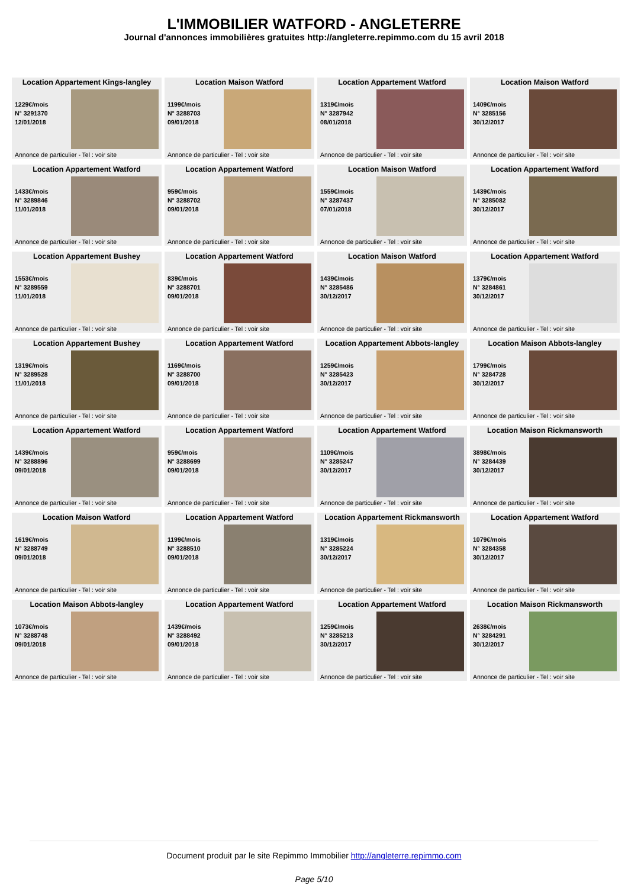L'IMMOBILIER WATFORD - ANGLETERRE
Journal d'annonces immobilières gratuites http://angleterre.repimmo.com du 15 avril 2018
Location Appartement Kings-langley
1229€/mois
N° 3291370
12/01/2018
Annonce de particulier - Tel : voir site
Location Maison Watford
1199€/mois
N° 3288703
09/01/2018
Annonce de particulier - Tel : voir site
Location Appartement Watford
1319€/mois
N° 3287942
08/01/2018
Annonce de particulier - Tel : voir site
Location Maison Watford
1409€/mois
N° 3285156
30/12/2017
Annonce de particulier - Tel : voir site
Location Appartement Watford
1433€/mois
N° 3289846
11/01/2018
Annonce de particulier - Tel : voir site
Location Appartement Watford
959€/mois
N° 3288702
09/01/2018
Annonce de particulier - Tel : voir site
Location Maison Watford
1559€/mois
N° 3287437
07/01/2018
Annonce de particulier - Tel : voir site
Location Appartement Watford
1439€/mois
N° 3285082
30/12/2017
Annonce de particulier - Tel : voir site
Location Appartement Bushey
1553€/mois
N° 3289559
11/01/2018
Annonce de particulier - Tel : voir site
Location Appartement Watford
839€/mois
N° 3288701
09/01/2018
Annonce de particulier - Tel : voir site
Location Maison Watford
1439€/mois
N° 3285486
30/12/2017
Annonce de particulier - Tel : voir site
Location Appartement Watford
1379€/mois
N° 3284861
30/12/2017
Annonce de particulier - Tel : voir site
Location Appartement Bushey
1319€/mois
N° 3289528
11/01/2018
Annonce de particulier - Tel : voir site
Location Appartement Watford
1169€/mois
N° 3288700
09/01/2018
Annonce de particulier - Tel : voir site
Location Appartement Abbots-langley
1259€/mois
N° 3285423
30/12/2017
Annonce de particulier - Tel : voir site
Location Maison Abbots-langley
1799€/mois
N° 3284728
30/12/2017
Annonce de particulier - Tel : voir site
Location Appartement Watford
1439€/mois
N° 3288896
09/01/2018
Annonce de particulier - Tel : voir site
Location Appartement Watford
959€/mois
N° 3288699
09/01/2018
Annonce de particulier - Tel : voir site
Location Appartement Watford
1109€/mois
N° 3285247
30/12/2017
Annonce de particulier - Tel : voir site
Location Maison Rickmansworth
3898€/mois
N° 3284439
30/12/2017
Annonce de particulier - Tel : voir site
Location Maison Watford
1619€/mois
N° 3288749
09/01/2018
Annonce de particulier - Tel : voir site
Location Appartement Watford
1199€/mois
N° 3288510
09/01/2018
Annonce de particulier - Tel : voir site
Location Appartement Rickmansworth
1319€/mois
N° 3285224
30/12/2017
Annonce de particulier - Tel : voir site
Location Appartement Watford
1079€/mois
N° 3284358
30/12/2017
Annonce de particulier - Tel : voir site
Location Maison Abbots-langley
1073€/mois
N° 3288748
09/01/2018
Annonce de particulier - Tel : voir site
Location Appartement Watford
1439€/mois
N° 3288492
09/01/2018
Annonce de particulier - Tel : voir site
Location Appartement Watford
1259€/mois
N° 3285213
30/12/2017
Annonce de particulier - Tel : voir site
Location Maison Rickmansworth
2638€/mois
N° 3284291
30/12/2017
Annonce de particulier - Tel : voir site
Document produit par le site Repimmo Immobilier http://angleterre.repimmo.com
Page 5/10